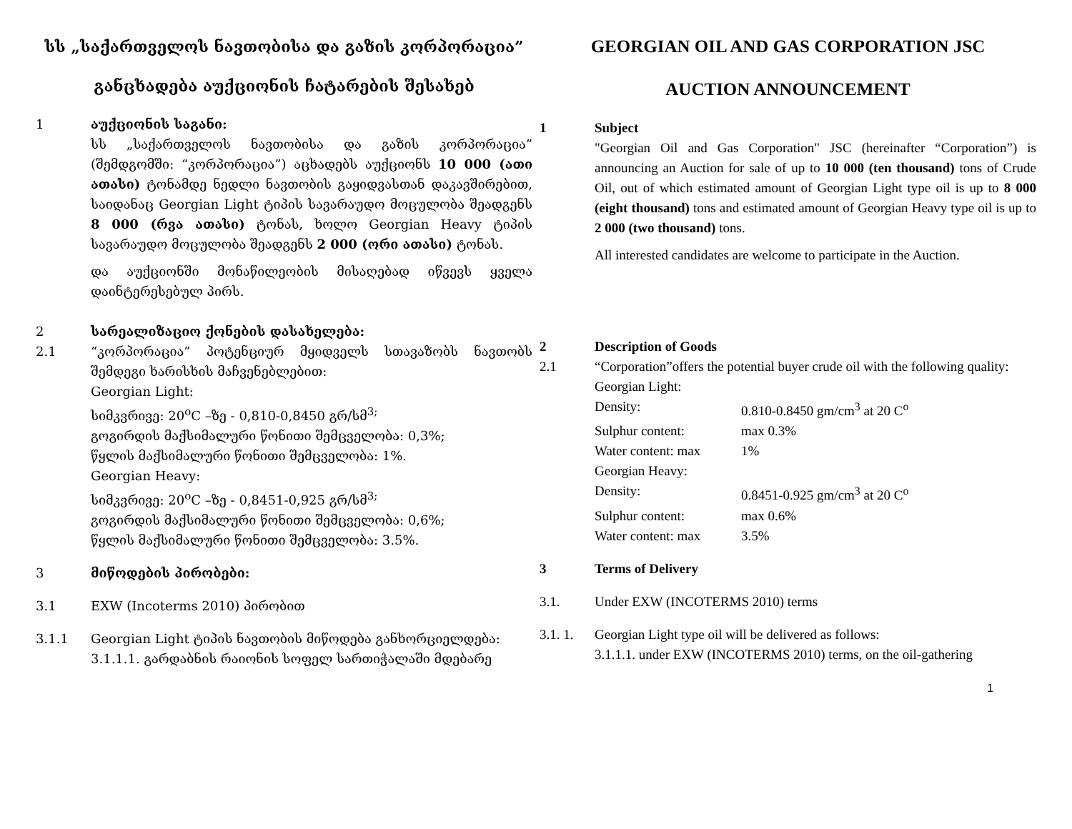სს „საქართველოს ნავთობისა და გაზის კორპორაცია”
განცხადება აუქციონის ჩატარების შესახებ
1 აუქციონის საგანი:
სს „საქართველოს ნავთობისა და გაზის კორპორაცია” (შემდგომში: “კორპორაცია”) აცხადებს აუქციონს 10 000 (ათი ათასი) ტონამდე ნედლი ნავთობის გაყიდვასთან დაკავშირებით, საიდანაც Georgian Light ტიპის სავარაუდო მოცულობა შეადგენს 8 000 (რვა ათასი) ტონას, ხოლო Georgian Heavy ტიპის სავარაუდო მოცულობა შეადგენს 2 000 (ორი ათასი) ტონას.
და აუქციონში მონაწილეობის მისაღებად იწვევს ყველა დაინტერესებულ პირს.
2
2.1
სარეალიზაციო ქონების დასახელება:
“კორპორაცია” პოტენციურ მყიდველს სთავაზობს ნავთობს შემდეგი ხარისხის მაჩვენებლებით:
Georgian Light:
სიმკვრივე: 20<sup>o</sup>C –ზე - 0,810-0,8450 გრ/სმ<sup>3;</sup>
გოგირდის მაქსიმალური წონითი შემცველობა: 0,3%;
წყლის მაქსიმალური წონითი შემცველობა: 1%.
Georgian Heavy:
სიმკვრივე: 20<sup>o</sup>C –ზე - 0,8451-0,925 გრ/სმ<sup>3;</sup>
გოგირდის მაქსიმალური წონითი შემცველობა: 0,6%;
წყლის მაქსიმალური წონითი შემცველობა: 3.5%.
3 მიწოდების პირობები:
3.1 EXW (Incoterms 2010) პირობით
3.1.1 Georgian Light ტიპის ნავთობის მიწოდება განხორციელდება:
3.1.1.1. გარდაბნის რაიონის სოფელ სართიჭალაში მდებარე
GEORGIAN OIL AND GAS CORPORATION JSC
AUCTION ANNOUNCEMENT
1 Subject
"Georgian Oil and Gas Corporation" JSC (hereinafter “Corporation”) is announcing an Auction for sale of up to 10 000 (ten thousand) tons of Crude Oil, out of which estimated amount of Georgian Light type oil is up to 8 000 (eight thousand) tons and estimated amount of Georgian Heavy type oil is up to 2 000 (two thousand) tons.
All interested candidates are welcome to participate in the Auction.
2
2.1
Description of Goods
“Corporation”offers the potential buyer crude oil with the following quality:
Georgian Light:
Density: 0.810-0.8450 gm/cm<sup>3</sup> at 20 C<sup>o</sup> Sulphur content: max 0.3% Water content: max 1%
Georgian Heavy:
Density: 0.8451-0.925 gm/cm<sup>3</sup> at 20 C<sup>o</sup> Sulphur content: max 0.6% Water content: max 3.5%
3 Terms of Delivery
3.1. Under EXW (INCOTERMS 2010) terms
3.1. 1.
Georgian Light type oil will be delivered as follows:
3.1.1.1. under EXW (INCOTERMS 2010) terms, on the oil-gathering
1